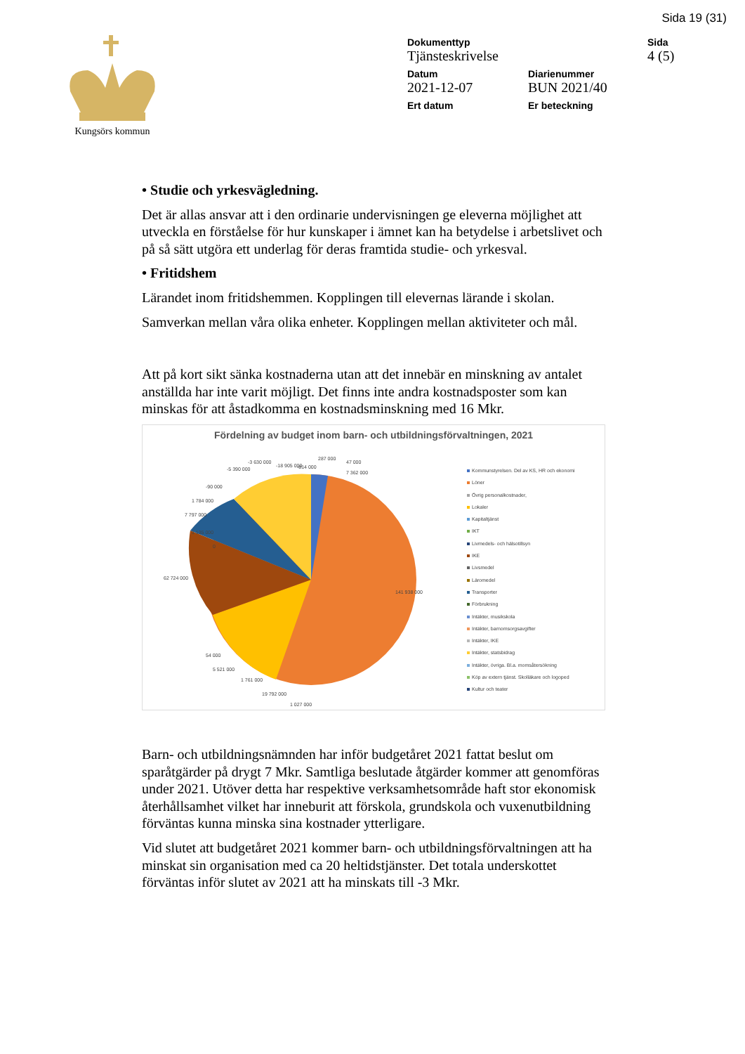Sida 19 (31)
Kungsörs kommun
Dokumenttyp
Tjänsteskrivelse
Sida
4 (5)
Datum
2021-12-07
Diarienummer
BUN 2021/40
Ert datum
Er beteckning
• Studie och yrkesvägledning.
Det är allas ansvar att i den ordinarie undervisningen ge eleverna möjlighet att utveckla en förståelse för hur kunskaper i ämnet kan ha betydelse i arbetslivet och på så sätt utgöra ett underlag för deras framtida studie- och yrkesval.
• Fritidshem
Lärandet inom fritidshemmen. Kopplingen till elevernas lärande i skolan.
Samverkan mellan våra olika enheter. Kopplingen mellan aktiviteter och mål.
Att på kort sikt sänka kostnaderna utan att det innebär en minskning av antalet anställda har inte varit möjligt. Det finns inte andra kostnadsposter som kan minskas för att åstadkomma en kostnadsminskning med 16 Mkr.
Fördelning av budget inom barn- och utbildningsförvaltningen, 2021
141 938 000
62 724 000
7 362 000
-18 905 000
19 792 000
1 027 000
287 000
47 000
-814 000
-3 630 000
-5 390 000
-90 000
1 784 000
7 797 000
1 135 000
0
54 000
5 521 000
1 761 000
Kommunstyrelsen. Del av KS, HR och ekonomi
Löner
Övrig personalkostnader,
Lokaler
Kapitaltjänst
IKT
Livmedels- och hälsotillsyn
IKE
Livsmedel
Läromedel
Transporter
Förbrukning
Intäkter, musikskola
Intäkter, barnomsorgsavgifter
Intäkter, IKE
Intäkter, statsbidrag
Intäkter, övriga. Bl.a. momsåtersökning
Köp av extern tjänst. Skolläkare och logoped
Kultur och teater
Barn- och utbildningsnämnden har inför budgetåret 2021 fattat beslut om sparåtgärder på drygt 7 Mkr. Samtliga beslutade åtgärder kommer att genomföras under 2021. Utöver detta har respektive verksamhetsområde haft stor ekonomisk återhållsamhet vilket har inneburit att förskola, grundskola och vuxenutbildning förväntas kunna minska sina kostnader ytterligare.
Vid slutet att budgetåret 2021 kommer barn- och utbildningsförvaltningen att ha minskat sin organisation med ca 20 heltidstjänster. Det totala underskottet förväntas inför slutet av 2021 att ha minskats till -3 Mkr.